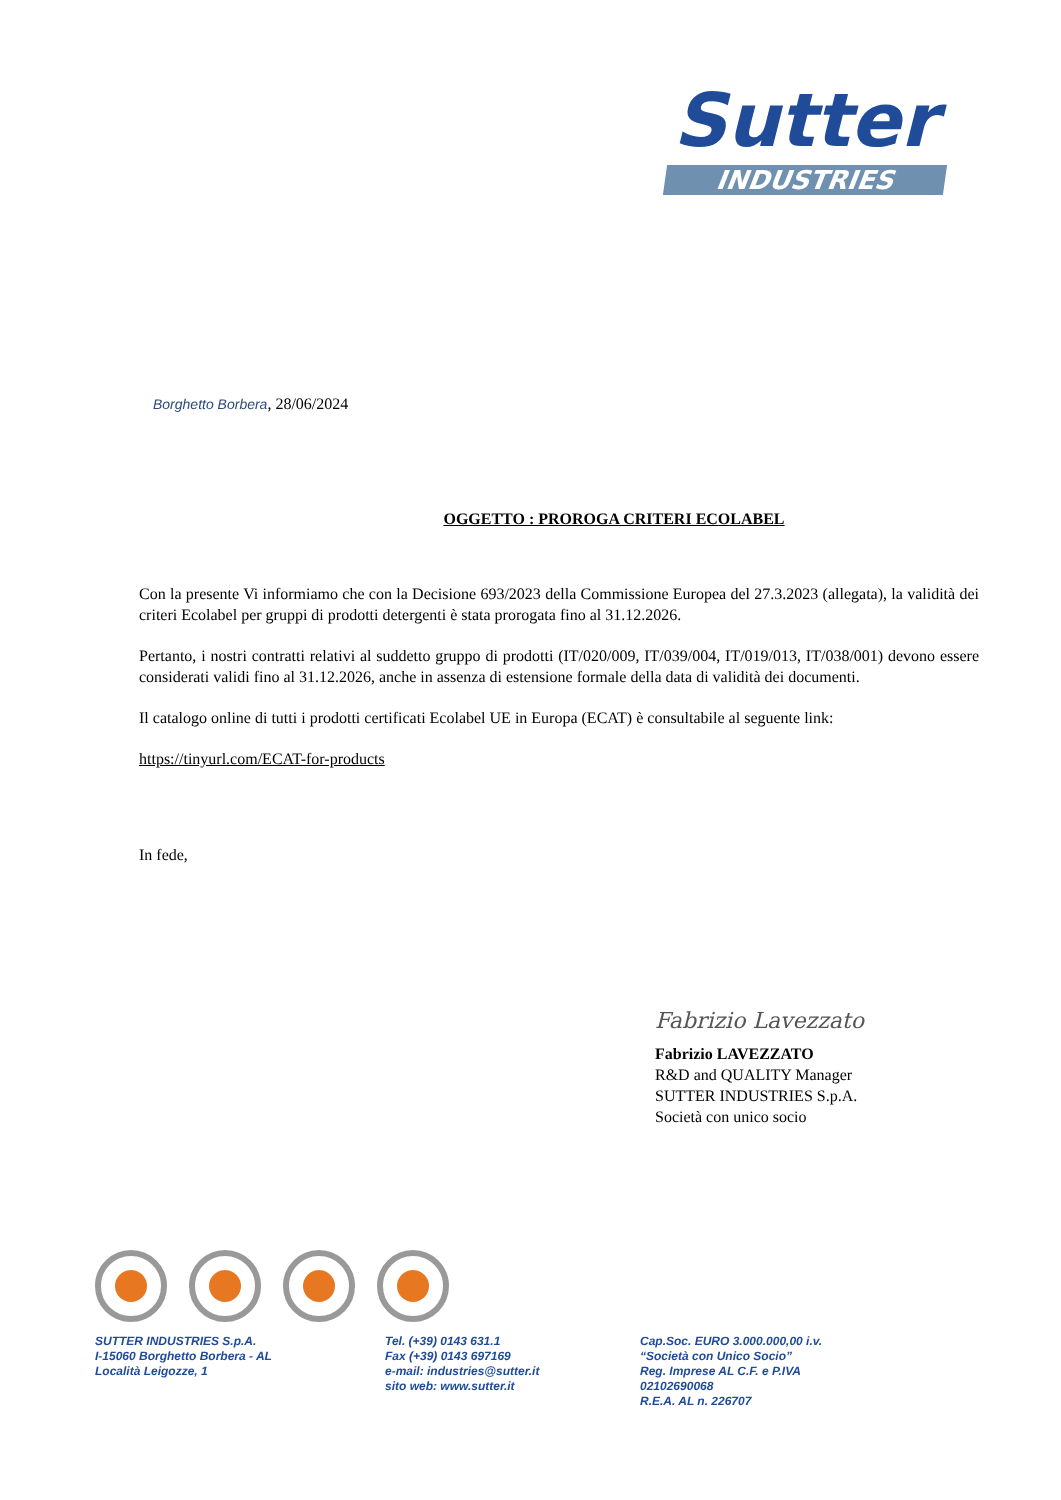Sutter
INDUSTRIES
Borghetto Borbera, 28/06/2024
OGGETTO : PROROGA CRITERI ECOLABEL
Con la presente Vi informiamo che con la Decisione 693/2023 della Commissione Europea del 27.3.2023 (allegata), la validità dei criteri Ecolabel per gruppi di prodotti detergenti è stata prorogata fino al 31.12.2026.
Pertanto, i nostri contratti relativi al suddetto gruppo di prodotti (IT/020/009, IT/039/004, IT/019/013, IT/038/001) devono essere considerati validi fino al 31.12.2026, anche in assenza di estensione formale della data di validità dei documenti.
Il catalogo online di tutti i prodotti certificati Ecolabel UE in Europa (ECAT) è consultabile al seguente link:
https://tinyurl.com/ECAT-for-products
In fede,
Fabrizio Lavezzato
Fabrizio LAVEZZATO
R&D and QUALITY Manager
SUTTER INDUSTRIES S.p.A.
Società con unico socio
SUTTER INDUSTRIES S.p.A.
I-15060 Borghetto Borbera - AL
Località Leigozze, 1
Tel. (+39) 0143 631.1
Fax (+39) 0143 697169
e-mail: industries@sutter.it
sito web: www.sutter.it
Cap.Soc. EURO 3.000.000,00 i.v.
“Società con Unico Socio”
Reg. Imprese AL C.F. e P.IVA
02102690068
R.E.A. AL n. 226707